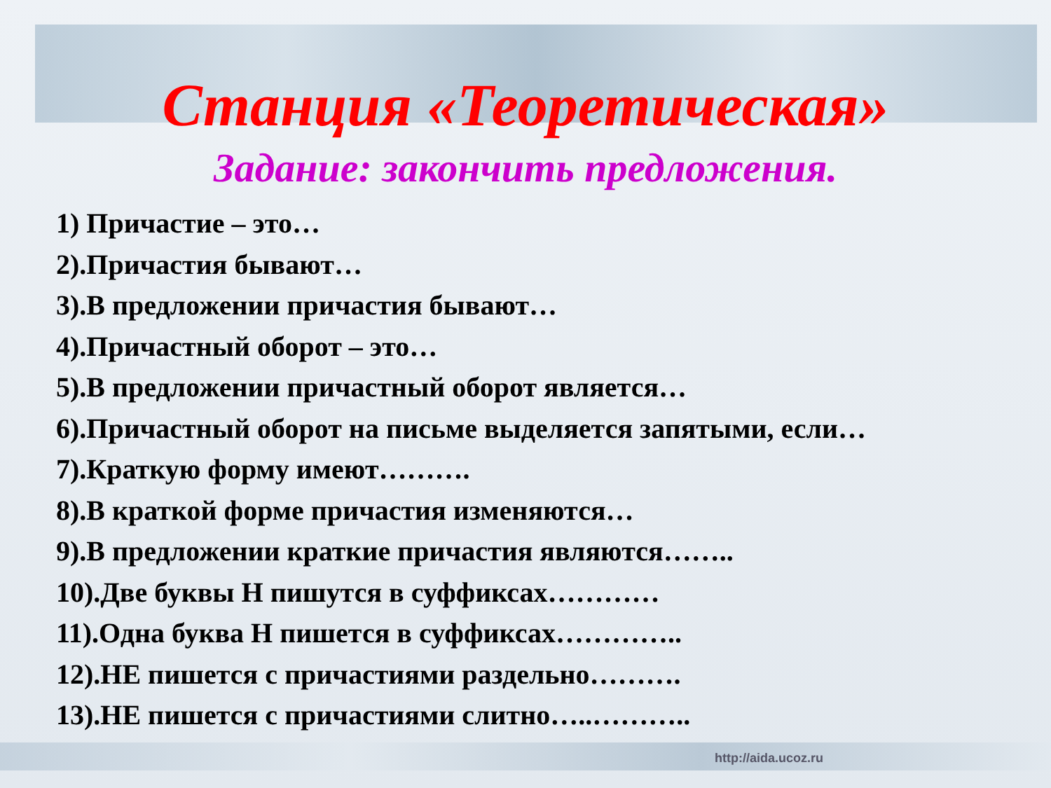Станция «Теоретическая»
Задание: закончить предложения.
1) Причастие – это…
2).Причастия бывают…
3).В предложении причастия бывают…
4).Причастный оборот – это…
5).В предложении причастный оборот является…
6).Причастный оборот на письме выделяется запятыми, если…
7).Краткую форму имеют……….
8).В краткой форме причастия изменяются…
9).В предложении краткие причастия являются……..
10).Две буквы Н пишутся в суффиксах…………
11).Одна буква Н пишется в суффиксах…………..
12).НЕ пишется с причастиями раздельно……….
13).НЕ пишется с причастиями слитно…..………..
http://aida.ucoz.ru